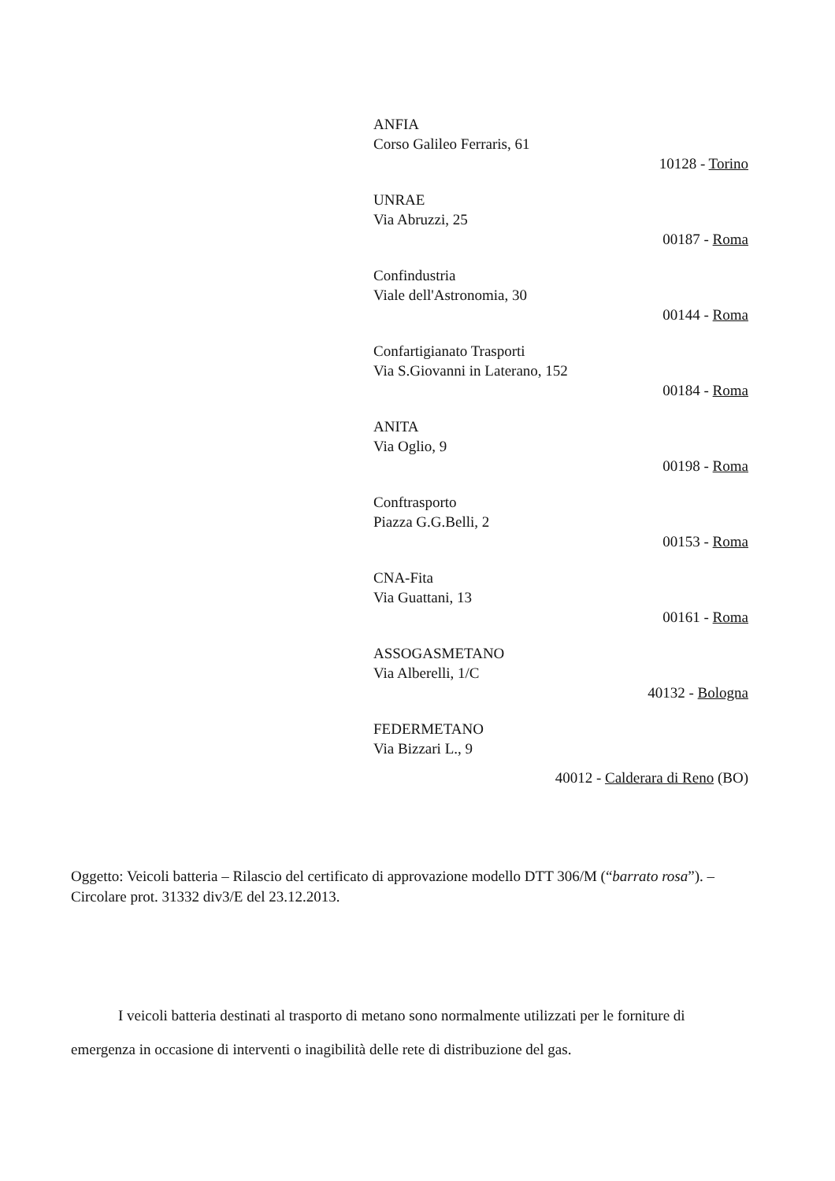ANFIA
Corso Galileo Ferraris, 61
10128 - Torino
UNRAE
Via Abruzzi, 25
00187 - Roma
Confindustria
Viale dell'Astronomia, 30
00144 - Roma
Confartigianato Trasporti
Via S.Giovanni in Laterano, 152
00184 - Roma
ANITA
Via Oglio, 9
00198 - Roma
Conftrasporto
Piazza G.G.Belli, 2
00153 - Roma
CNA-Fita
Via Guattani, 13
00161 - Roma
ASSOGASMETANO
Via Alberelli, 1/C
40132 - Bologna
FEDERMETANO
Via Bizzari L., 9
40012 - Calderara di Reno (BO)
Oggetto: Veicoli batteria – Rilascio del certificato di approvazione modello DTT 306/M (“barrato rosa”). – Circolare prot. 31332 div3/E del 23.12.2013.
I veicoli batteria destinati al trasporto di metano sono normalmente utilizzati per le forniture di emergenza in occasione di interventi o inagibilità delle rete di distribuzione del gas.